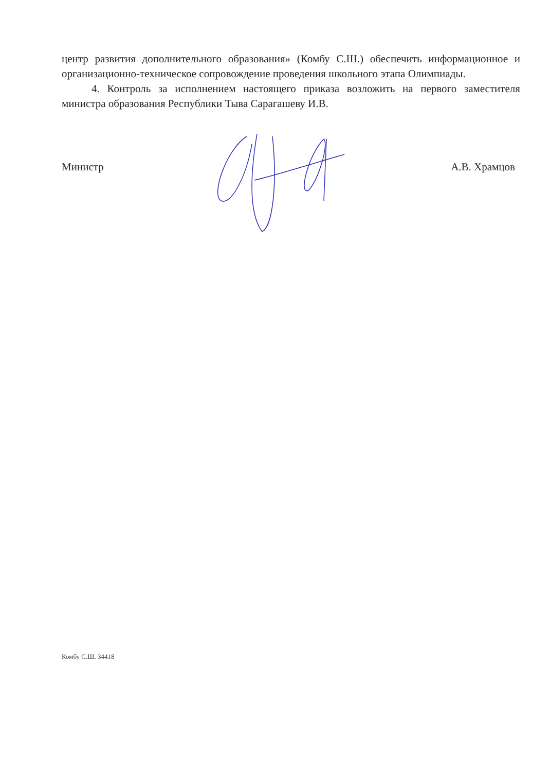центр развития дополнительного образования» (Комбу С.Ш.) обеспечить информационное и организационно-техническое сопровождение проведения школьного этапа Олимпиады.
4. Контроль за исполнением настоящего приказа возложить на первого заместителя министра образования Республики Тыва Сарагашеву И.В.
Министр А.В. Храмцов
Комбу С.Ш. 34418